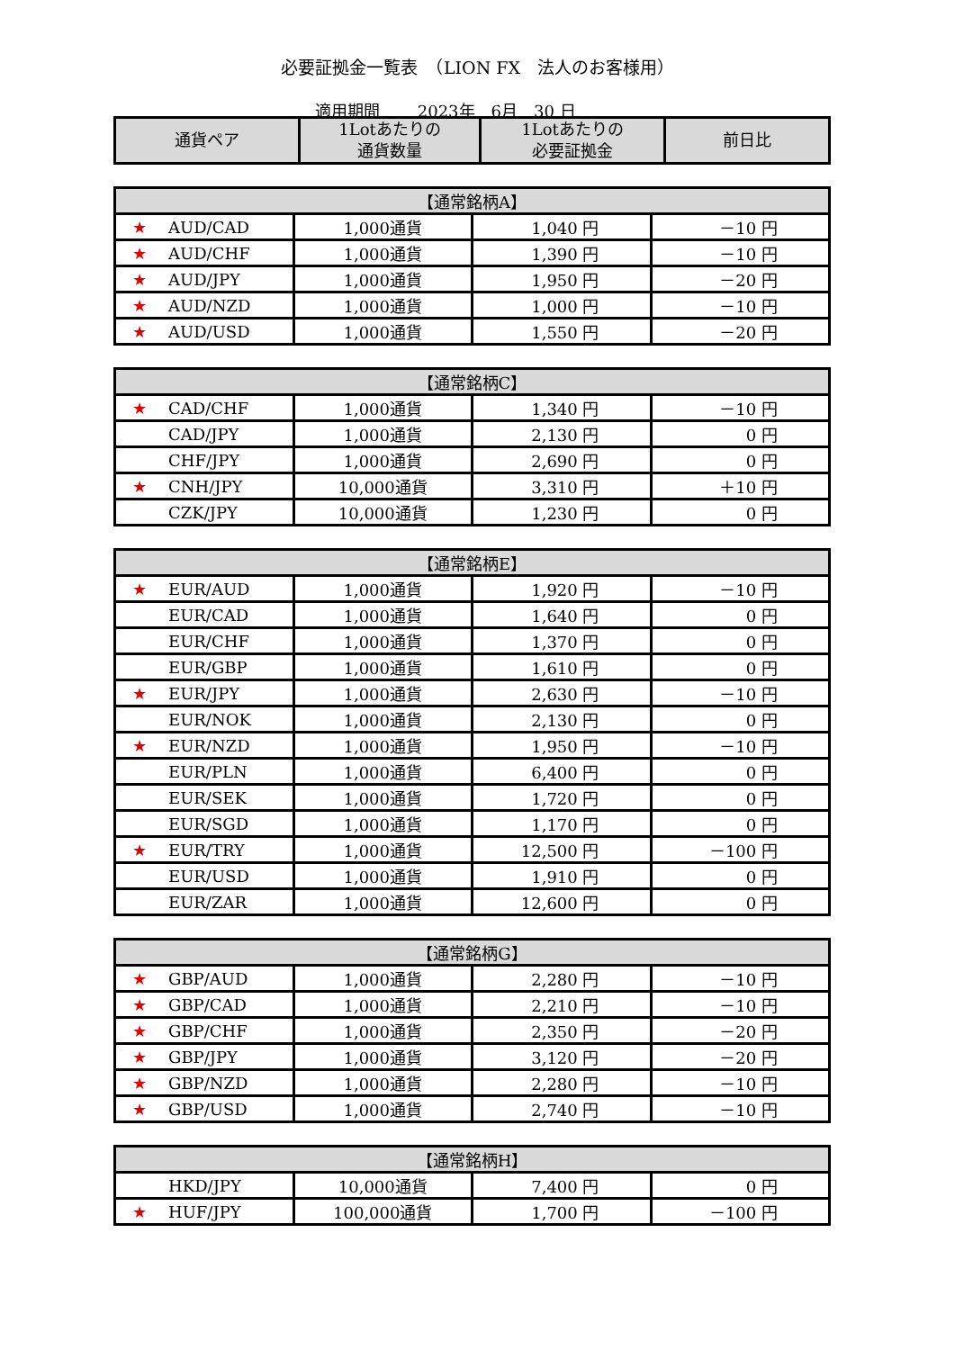必要証拠金一覧表　（LION FX　法人のお客様用）
適用期間　　 2023年　6月　30 日
| 通貨ペア | 1Lotあたりの 通貨数量 | 1Lotあたりの 必要証拠金 | 前日比 |
| --- | --- | --- | --- |
| 【通常銘柄A】 | | | |
| --- | --- | --- | --- |
| ★ AUD/CAD | 1,000通貨 | 1,040 円 | －10 円 |
| ★ AUD/CHF | 1,000通貨 | 1,390 円 | －10 円 |
| ★ AUD/JPY | 1,000通貨 | 1,950 円 | －20 円 |
| ★ AUD/NZD | 1,000通貨 | 1,000 円 | －10 円 |
| ★ AUD/USD | 1,000通貨 | 1,550 円 | －20 円 |
| 【通常銘柄C】 | | | |
| --- | --- | --- | --- |
| ★ CAD/CHF | 1,000通貨 | 1,340 円 | －10 円 |
| CAD/JPY | 1,000通貨 | 2,130 円 | 0 円 |
| CHF/JPY | 1,000通貨 | 2,690 円 | 0 円 |
| ★ CNH/JPY | 10,000通貨 | 3,310 円 | ＋10 円 |
| CZK/JPY | 10,000通貨 | 1,230 円 | 0 円 |
| 【通常銘柄E】 | | | |
| --- | --- | --- | --- |
| ★ EUR/AUD | 1,000通貨 | 1,920 円 | －10 円 |
| EUR/CAD | 1,000通貨 | 1,640 円 | 0 円 |
| EUR/CHF | 1,000通貨 | 1,370 円 | 0 円 |
| EUR/GBP | 1,000通貨 | 1,610 円 | 0 円 |
| ★ EUR/JPY | 1,000通貨 | 2,630 円 | －10 円 |
| EUR/NOK | 1,000通貨 | 2,130 円 | 0 円 |
| ★ EUR/NZD | 1,000通貨 | 1,950 円 | －10 円 |
| EUR/PLN | 1,000通貨 | 6,400 円 | 0 円 |
| EUR/SEK | 1,000通貨 | 1,720 円 | 0 円 |
| EUR/SGD | 1,000通貨 | 1,170 円 | 0 円 |
| ★ EUR/TRY | 1,000通貨 | 12,500 円 | －100 円 |
| EUR/USD | 1,000通貨 | 1,910 円 | 0 円 |
| EUR/ZAR | 1,000通貨 | 12,600 円 | 0 円 |
| 【通常銘柄G】 | | | |
| --- | --- | --- | --- |
| ★ GBP/AUD | 1,000通貨 | 2,280 円 | －10 円 |
| ★ GBP/CAD | 1,000通貨 | 2,210 円 | －10 円 |
| ★ GBP/CHF | 1,000通貨 | 2,350 円 | －20 円 |
| ★ GBP/JPY | 1,000通貨 | 3,120 円 | －20 円 |
| ★ GBP/NZD | 1,000通貨 | 2,280 円 | －10 円 |
| ★ GBP/USD | 1,000通貨 | 2,740 円 | －10 円 |
| 【通常銘柄H】 | | | |
| --- | --- | --- | --- |
| HKD/JPY | 10,000通貨 | 7,400 円 | 0 円 |
| ★ HUF/JPY | 100,000通貨 | 1,700 円 | －100 円 |